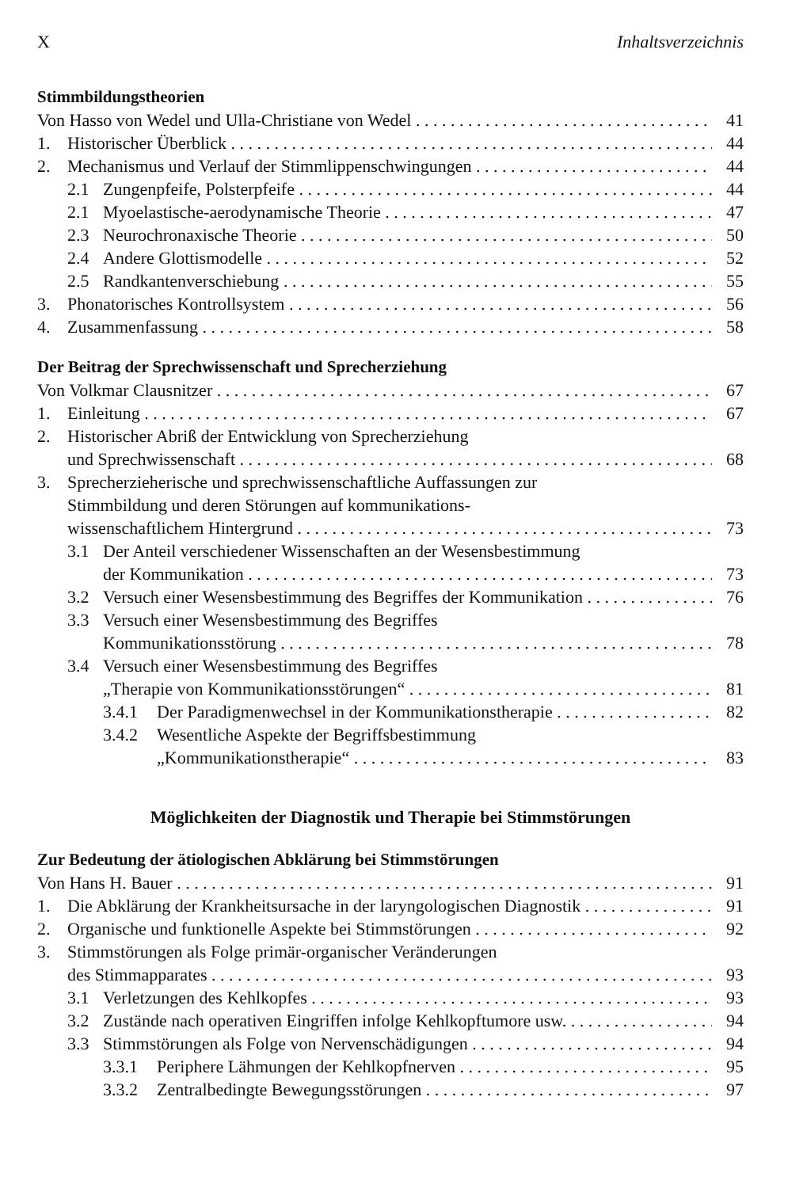X Inhaltsverzeichnis
Stimmbildungstheorien
Von Hasso von Wedel und Ulla-Christiane von Wedel 41
1. Historischer Überblick 44
2. Mechanismus und Verlauf der Stimmlippenschwingungen 44
2.1 Zungenpfeife, Polsterpfeife 44
2.1 Myoelastische-aerodynamische Theorie 47
2.3 Neurochronaxische Theorie 50
2.4 Andere Glottismodelle 52
2.5 Randkantenverschiebung 55
3. Phonatorisches Kontrollsystem 56
4. Zusammenfassung 58
Der Beitrag der Sprechwissenschaft und Sprecherziehung
Von Volkmar Clausnitzer 67
1. Einleitung 67
2. Historischer Abriß der Entwicklung von Sprecherziehung
und Sprechwissenschaft 68
3. Sprecherzieherische und sprechwissenschaftliche Auffassungen zur
Stimmbildung und deren Störungen auf kommunikations-
wissenschaftlichem Hintergrund 73
3.1 Der Anteil verschiedener Wissenschaften an der Wesensbestimmung
der Kommunikation 73
3.2 Versuch einer Wesensbestimmung des Begriffes der Kommunikation 76
3.3 Versuch einer Wesensbestimmung des Begriffes
Kommunikationsstörung 78
3.4 Versuch einer Wesensbestimmung des Begriffes
„Therapie von Kommunikationsstörungen“81
3.4.1 Der Paradigmenwechsel in der Kommunikationstherapie 82
3.4.2 Wesentliche Aspekte der Begriffsbestimmung
„Kommunikationstherapie“83
Möglichkeiten der Diagnostik und Therapie bei Stimmstörungen
Zur Bedeutung der ätiologischen Abklärung bei Stimmstörungen
Von Hans H. Bauer 91
1. Die Abklärung der Krankheitsursache in der laryngologischen Diagnostik 91
2. Organische und funktionelle Aspekte bei Stimmstörungen 92
3. Stimmstörungen als Folge primär-organischer Veränderungen
des Stimmapparates 93
3.1 Verletzungen des Kehlkopfes 93
3.2 Zustände nach operativen Eingriffen infolge Kehlkopftumore usw. 94
3.3 Stimmstörungen als Folge von Nervenschädigungen 94
3.3.1 Periphere Lähmungen der Kehlkopfnerven 95
3.3.2 Zentralbedingte Bewegungsstörungen 97